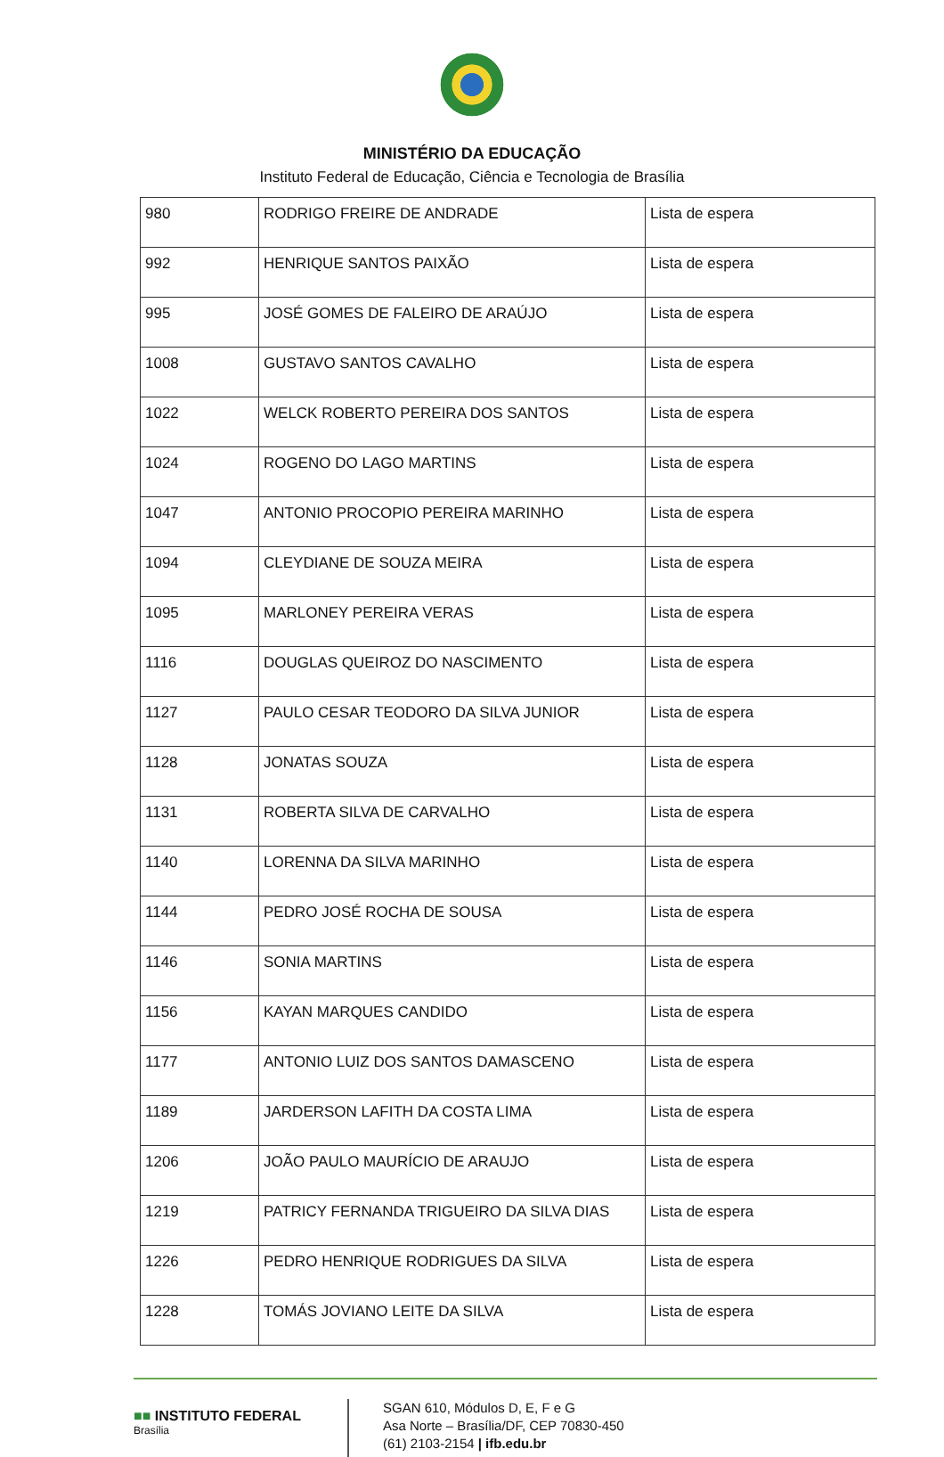MINISTÉRIO DA EDUCAÇÃO
Instituto Federal de Educação, Ciência e Tecnologia de Brasília
| 980 | RODRIGO FREIRE DE ANDRADE | Lista de espera |
| 992 | HENRIQUE SANTOS PAIXÃO | Lista de espera |
| 995 | JOSÉ GOMES DE FALEIRO DE ARAÚJO | Lista de espera |
| 1008 | GUSTAVO SANTOS CAVALHO | Lista de espera |
| 1022 | WELCK ROBERTO PEREIRA DOS SANTOS | Lista de espera |
| 1024 | ROGENO DO LAGO MARTINS | Lista de espera |
| 1047 | ANTONIO PROCOPIO PEREIRA MARINHO | Lista de espera |
| 1094 | CLEYDIANE DE SOUZA MEIRA | Lista de espera |
| 1095 | MARLONEY PEREIRA VERAS | Lista de espera |
| 1116 | DOUGLAS QUEIROZ DO NASCIMENTO | Lista de espera |
| 1127 | PAULO CESAR TEODORO DA SILVA JUNIOR | Lista de espera |
| 1128 | JONATAS SOUZA | Lista de espera |
| 1131 | ROBERTA SILVA DE CARVALHO | Lista de espera |
| 1140 | LORENNA DA SILVA MARINHO | Lista de espera |
| 1144 | PEDRO JOSÉ ROCHA DE SOUSA | Lista de espera |
| 1146 | SONIA MARTINS | Lista de espera |
| 1156 | KAYAN MARQUES CANDIDO | Lista de espera |
| 1177 | ANTONIO LUIZ DOS SANTOS DAMASCENO | Lista de espera |
| 1189 | JARDERSON LAFITH DA COSTA LIMA | Lista de espera |
| 1206 | JOÃO PAULO MAURÍCIO DE ARAUJO | Lista de espera |
| 1219 | PATRICY FERNANDA TRIGUEIRO DA SILVA DIAS | Lista de espera |
| 1226 | PEDRO HENRIQUE RODRIGUES DA SILVA | Lista de espera |
| 1228 | TOMÁS JOVIANO LEITE DA SILVA | Lista de espera |
■■ INSTITUTO FEDERAL
Brasília
SGAN 610, Módulos D, E, F e G
Asa Norte – Brasília/DF, CEP 70830-450
(61) 2103-2154 | ifb.edu.br